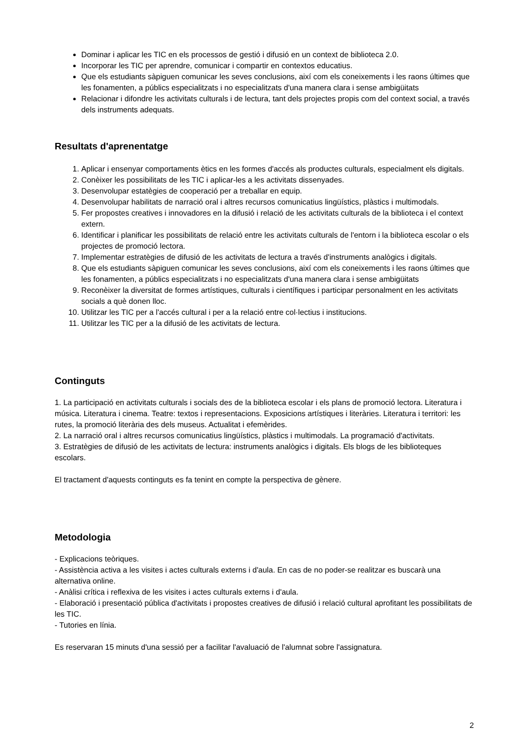Dominar i aplicar les TIC en els processos de gestió i difusió en un context de biblioteca 2.0.
Incorporar les TIC per aprendre, comunicar i compartir en contextos educatius.
Que els estudiants sàpiguen comunicar les seves conclusions, així com els coneixements i les raons últimes que les fonamenten, a públics especialitzats i no especialitzats d'una manera clara i sense ambigüitats
Relacionar i difondre les activitats culturals i de lectura, tant dels projectes propis com del context social, a través dels instruments adequats.
Resultats d'aprenentatge
1. Aplicar i ensenyar comportaments ètics en les formes d'accés als productes culturals, especialment els digitals.
2. Conèixer les possibilitats de les TIC i aplicar-les a les activitats dissenyades.
3. Desenvolupar estatègies de cooperació per a treballar en equip.
4. Desenvolupar habilitats de narració oral i altres recursos comunicatius lingüístics, plàstics i multimodals.
5. Fer propostes creatives i innovadores en la difusió i relació de les activitats culturals de la biblioteca i el context extern.
6. Identificar i planificar les possibilitats de relació entre les activitats culturals de l'entorn i la biblioteca escolar o els projectes de promoció lectora.
7. Implementar estratègies de difusió de les activitats de lectura a través d'instruments analògics i digitals.
8. Que els estudiants sàpiguen comunicar les seves conclusions, així com els coneixements i les raons últimes que les fonamenten, a públics especialitzats i no especialitzats d'una manera clara i sense ambigüitats
9. Reconèixer la diversitat de formes artístiques, culturals i científiques i participar personalment en les activitats socials a què donen lloc.
10. Utilitzar les TIC per a l'accés cultural i per a la relació entre col·lectius i institucions.
11. Utilitzar les TIC per a la difusió de les activitats de lectura.
Continguts
1. La participació en activitats culturals i socials des de la biblioteca escolar i els plans de promoció lectora. Literatura i música. Literatura i cinema. Teatre: textos i representacions. Exposicions artístiques i literàries. Literatura i territori: les rutes, la promoció literària des dels museus. Actualitat i efemèrides.
2. La narració oral i altres recursos comunicatius lingüístics, plàstics i multimodals. La programació d'activitats.
3. Estratègies de difusió de les activitats de lectura: instruments analògics i digitals. Els blogs de les biblioteques escolars.
El tractament d'aquests continguts es fa tenint en compte la perspectiva de gènere.
Metodologia
- Explicacions teòriques.
- Assistència activa a les visites i actes culturals externs i d'aula. En cas de no poder-se realitzar es buscarà una alternativa online.
- Anàlisi crítica i reflexiva de les visites i actes culturals externs i d'aula.
- Elaboració i presentació pública d'activitats i propostes creatives de difusió i relació cultural aprofitant les possibilitats de les TIC.
- Tutories en línia.
Es reservaran 15 minuts d'una sessió per a facilitar l'avaluació de l'alumnat sobre l'assignatura.
2